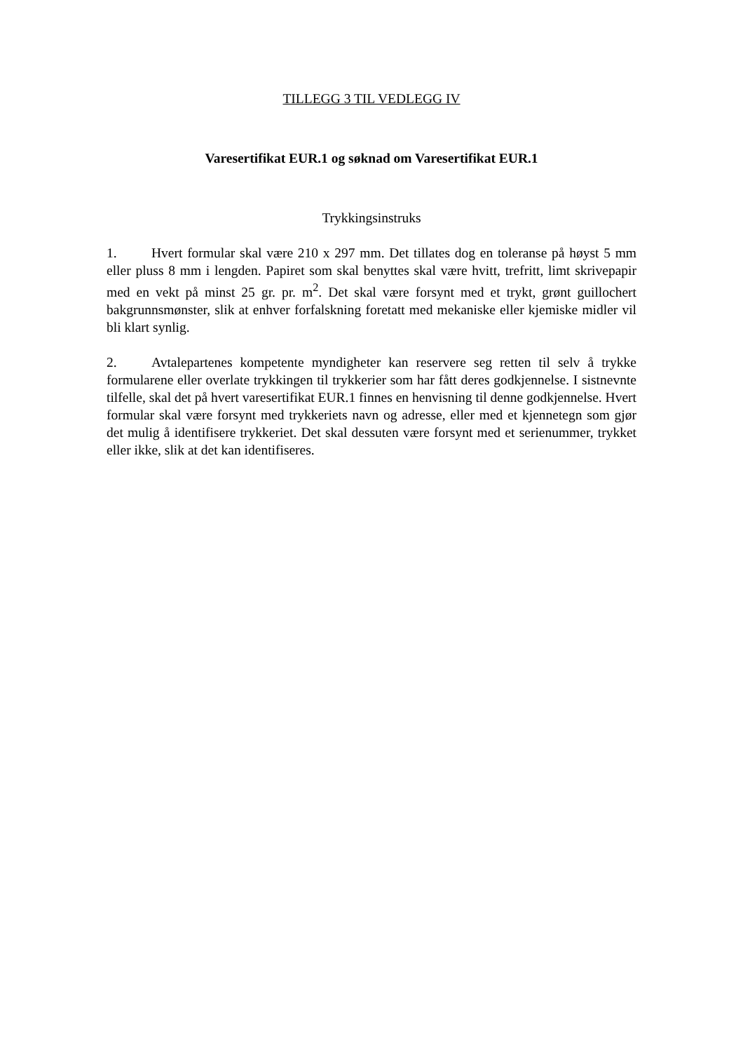TILLEGG 3 TIL VEDLEGG IV
Varesertifikat EUR.1 og søknad om Varesertifikat EUR.1
Trykkingsinstruks
1. Hvert formular skal være 210 x 297 mm. Det tillates dog en toleranse på høyst 5 mm eller pluss 8 mm i lengden. Papiret som skal benyttes skal være hvitt, trefritt, limt skrivepapir med en vekt på minst 25 gr. pr. m<sup>2</sup>. Det skal være forsynt med et trykt, grønt guillochert bakgrunnsmønster, slik at enhver forfalskning foretatt med mekaniske eller kjemiske midler vil bli klart synlig.
2. Avtalepartenes kompetente myndigheter kan reservere seg retten til selv å trykke formularene eller overlate trykkingen til trykkerier som har fått deres godkjennelse. I sistnevnte tilfelle, skal det på hvert varesertifikat EUR.1 finnes en henvisning til denne godkjennelse. Hvert formular skal være forsynt med trykkeriets navn og adresse, eller med et kjennetegn som gjør det mulig å identifisere trykkeriet. Det skal dessuten være forsynt med et serienummer, trykket eller ikke, slik at det kan identifiseres.